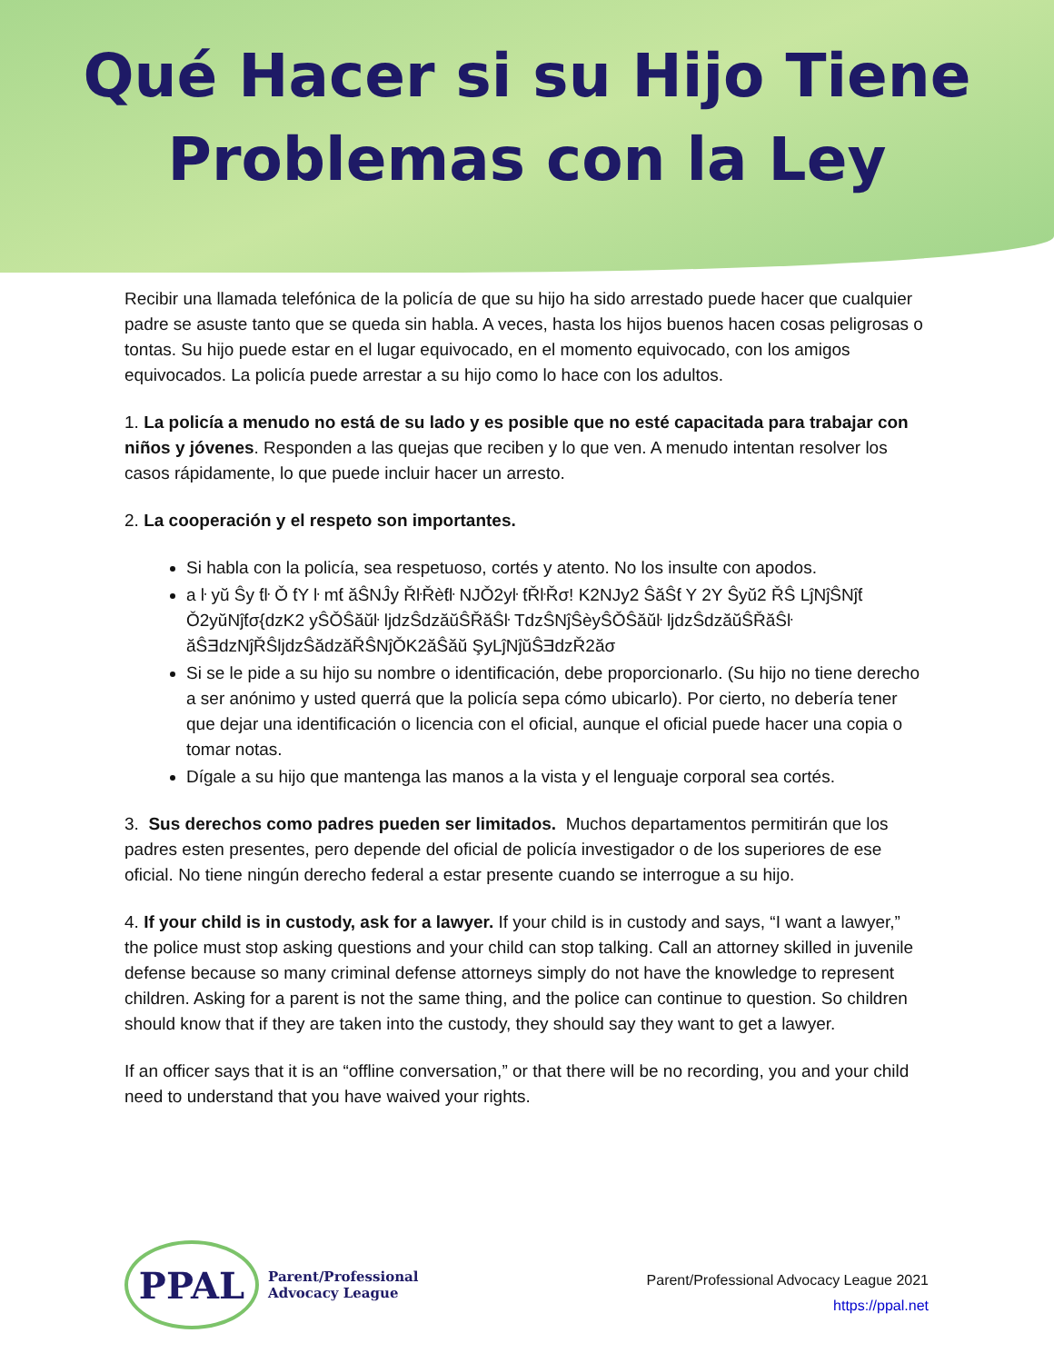Qué Hacer si su Hijo Tiene
Problemas con la Ley
Recibir una llamada telefónica de la policía de que su hijo ha sido arrestado puede hacer que cualquier padre se asuste tanto que se queda sin habla. A veces, hasta los hijos buenos hacen cosas peligrosas o tontas. Su hijo puede estar en el lugar equivocado, en el momento equivocado, con los amigos equivocados. La policía puede arrestar a su hijo como lo hace con los adultos.
1. La policía a menudo no está de su lado y es posible que no esté capacitada para trabajar con niños y jóvenes. Responden a las quejas que reciben y lo que ven. A menudo intentan resolver los casos rápidamente, lo que puede incluir hacer un arresto.
2. La cooperación y el respeto son importantes.
Si habla con la policía, sea respetuoso, cortés y atento. No los insulte con apodos.
a ŀ yŭ Ŝy ƭŀ Ǒ ƭY ŀ mƭ ăŜNĴy ŘŀŘèƭŀ NJǑ2yŀ ƭŘŀŘσ! K2NJy2 ŜăŜƭ Y 2Y Ŝyŭ2 ŘŜ LĵNĵŜNĵƭ Ǒ2yŭNĵƭσ{dzK2 yŜǑŜăŭŀ ljdzŜdzăŭŜŘăŜŀ TdzŜNĵŜèyŜǑŜăŭŀ ljdzŜdzăŭŜŘăŜŀ ăŜƎdzNĵŘŜljdzŜădzăŘŜNĵǑK2ăŜăŭ ŞyLĵNĵŭŜƎdzŘ2ăσ
Si se le pide a su hijo su nombre o identificación, debe proporcionarlo. (Su hijo no tiene derecho a ser anónimo y usted querrá que la policía sepa cómo ubicarlo). Por cierto, no debería tener que dejar una identificación o licencia con el oficial, aunque el oficial puede hacer una copia o tomar notas.
Dígale a su hijo que mantenga las manos a la vista y el lenguaje corporal sea cortés.
3. Sus derechos como padres pueden ser limitados. Muchos departamentos permitirán que los padres esten presentes, pero depende del oficial de policía investigador o de los superiores de ese oficial. No tiene ningún derecho federal a estar presente cuando se interrogue a su hijo.
4. If your child is in custody, ask for a lawyer. If your child is in custody and says, “I want a lawyer,” the police must stop asking questions and your child can stop talking. Call an attorney skilled in juvenile defense because so many criminal defense attorneys simply do not have the knowledge to represent children. Asking for a parent is not the same thing, and the police can continue to question. So children should know that if they are taken into the custody, they should say they want to get a lawyer.
If an officer says that it is an “offline conversation,” or that there will be no recording, you and your child need to understand that you have waived your rights.
PPAL
Parent/Professional
Advocacy League
Parent/Professional Advocacy League 2021
https://ppal.net